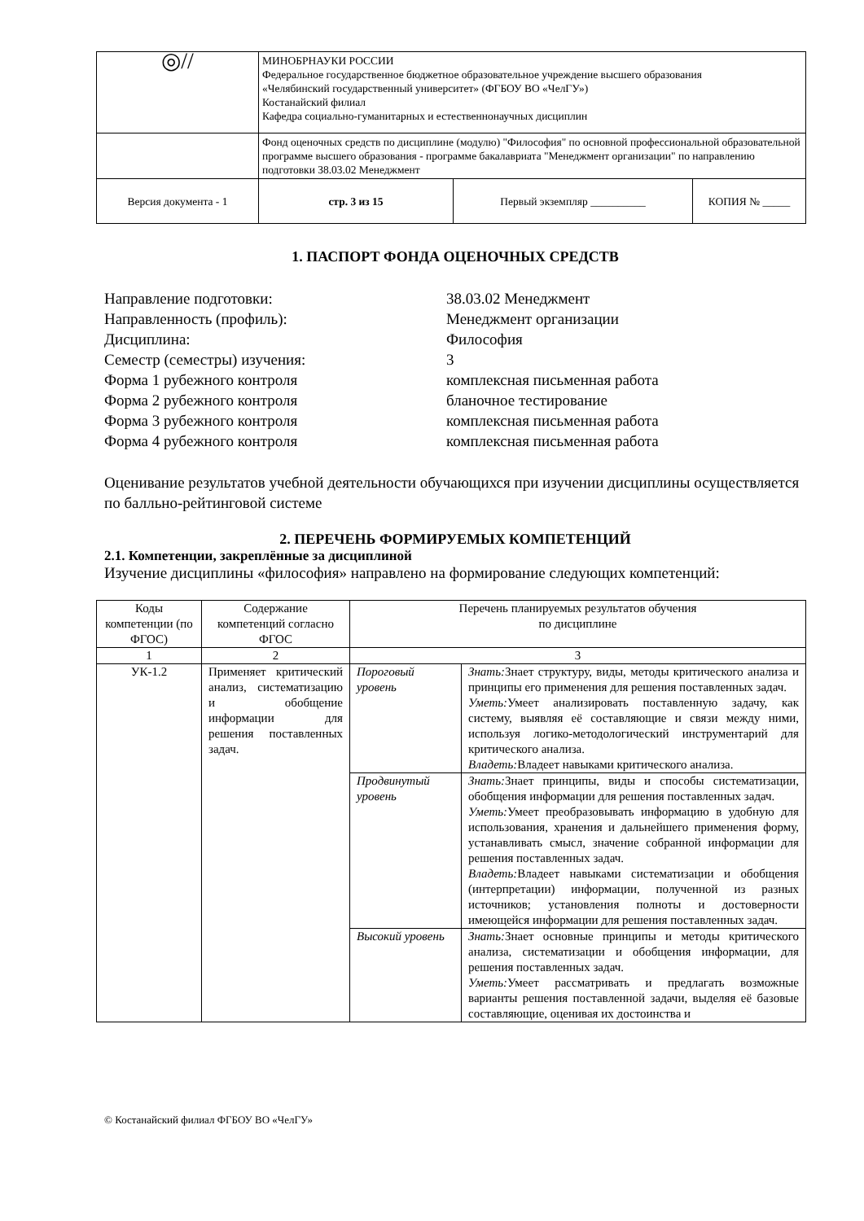| ◎// | МИНОБРНАУКИ РОССИИ Федеральное государственное бюджетное образовательное учреждение высшего образования «Челябинский государственный университет» (ФГБОУ ВО «ЧелГУ») Костанайский филиал Кафедра социально-гуманитарных и естественнонаучных дисциплин | | |
| | Фонд оценочных средств по дисциплине (модулю) "Философия" по основной профессиональной образовательной программе высшего образования - программе бакалавриата "Менеджмент организации" по направлению подготовки 38.03.02 Менеджмент | | |
| Версия документа - 1 | стр. 3 из 15 | Первый экземпляр __________ | КОПИЯ № _____ |
1. ПАСПОРТ ФОНДА ОЦЕНОЧНЫХ СРЕДСТВ
Направление подготовки:
38.03.02 Менеджмент
Направленность (профиль):
Менеджмент организации
Дисциплина:
Философия
Семестр (семестры) изучения:
3
Форма 1 рубежного контроля
комплексная письменная работа
Форма 2 рубежного контроля
бланочное тестирование
Форма 3 рубежного контроля
комплексная письменная работа
Форма 4 рубежного контроля
комплексная письменная работа
Оценивание результатов учебной деятельности обучающихся при изучении дисциплины осуществляется по балльно-рейтинговой системе
2. ПЕРЕЧЕНЬ ФОРМИРУЕМЫХ КОМПЕТЕНЦИЙ
2.1. Компетенции, закреплённые за дисциплиной
Изучение дисциплины «философия» направлено на формирование следующих компетенций:
| Коды компетенции (по ФГОС) | Содержание компетенций согласно ФГОС | Перечень планируемых результатов обучения по дисциплине | |
| --- | --- | --- | --- |
| 1 | 2 | 3 | |
| УК-1.2 | Применяет критический анализ, систематизацию и обобщение информации для решения поставленных задач. | Пороговый уровень | Знать: Знает структуру, виды, методы критического анализа и принципы его применения для решения поставленных задач. Уметь: Умеет анализировать поставленную задачу, как систему, выявляя её составляющие и связи между ними, используя логико-методологический инструментарий для критического анализа. Владеть: Владеет навыками критического анализа. |
| | | Продвинутый уровень | Знать: Знает принципы, виды и способы систематизации, обобщения информации для решения поставленных задач. Уметь: Умеет преобразовывать информацию в удобную для использования, хранения и дальнейшего применения форму, устанавливать смысл, значение собранной информации для решения поставленных задач. Владеть: Владеет навыками систематизации и обобщения (интерпретации) информации, полученной из разных источников; установления полноты и достоверности имеющейся информации для решения поставленных задач. |
| | | Высокий уровень | Знать: Знает основные принципы и методы критического анализа, систематизации и обобщения информации, для решения поставленных задач. Уметь: Умеет рассматривать и предлагать возможные варианты решения поставленной задачи, выделяя её базовые составляющие, оценивая их достоинства и |
© Костанайский филиал ФГБОУ ВО «ЧелГУ»